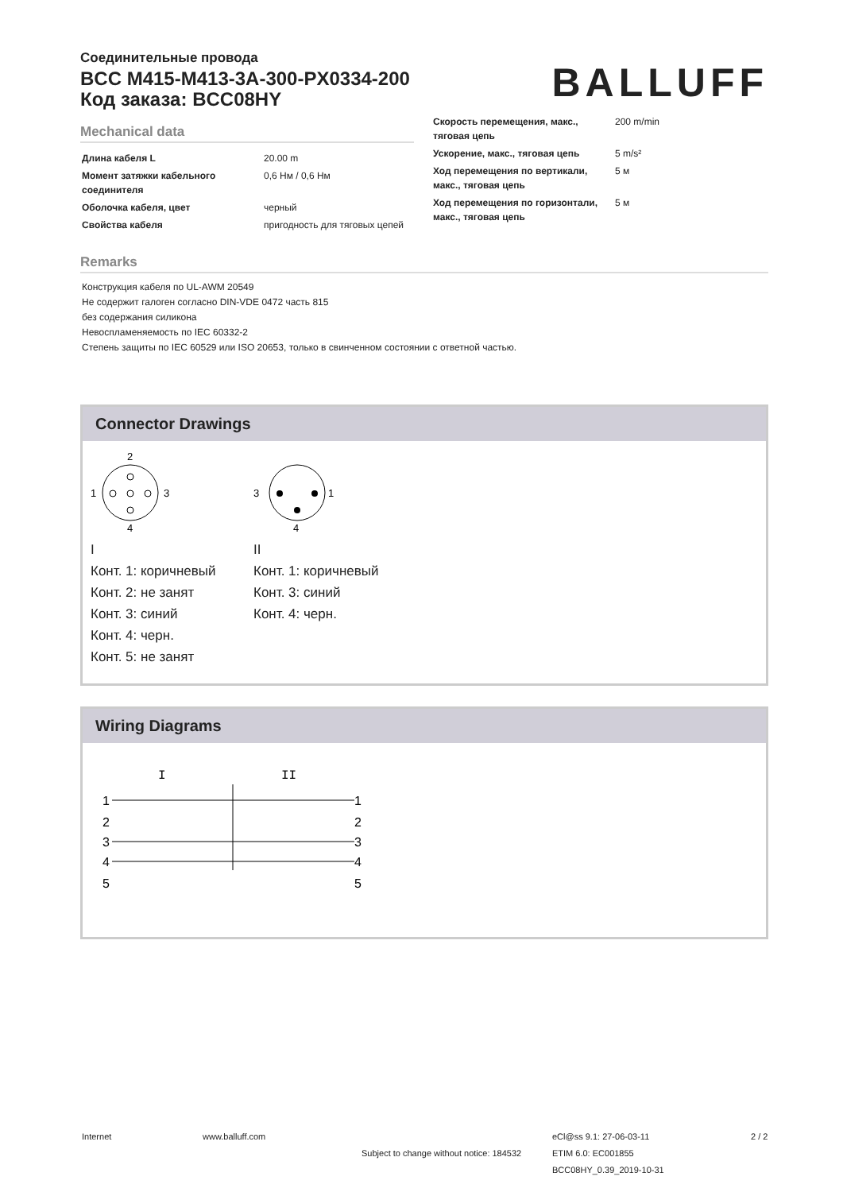Соединительные провода
BCC M415-M413-3A-300-PX0334-200
Код заказа: BCC08HY
BALLUFF
Mechanical data
| Длина кабеля L | 20.00 m |
| Момент затяжки кабельного соединителя | 0,6 Нм / 0,6 Нм |
| Оболочка кабеля, цвет | черный |
| Свойства кабеля | пригодность для тяговых цепей |
| Скорость перемещения, макс., тяговая цепь | 200 m/min |
| Ускорение, макс., тяговая цепь | 5 m/s² |
| Ход перемещения по вертикали, макс., тяговая цепь | 5 м |
| Ход перемещения по горизонтали, макс., тяговая цепь | 5 м |
Remarks
Конструкция кабеля по UL-AWM 20549
Не содержит галоген согласно DIN-VDE 0472 часть 815
без содержания силикона
Невоспламеняемость по IEC 60332-2
Степень защиты по IEC 60529 или ISO 20653, только в свинченном состоянии с ответной частью.
Connector Drawings
2
4
1
3
I
Конт. 1: коричневый
Конт. 2: не занят
Конт. 3: синий
Конт. 4: черн.
Конт. 5: не занят
3
1
4
II
Конт. 1: коричневый
Конт. 3: синий
Конт. 4: черн.
Wiring Diagrams
I
II
1
2
3
4
5
1
2
3
4
5
Internet www.balluff.com
Subject to change without notice: 184532
eCl@ss 9.1: 27-06-03-11
ETIM 6.0: EC001855
BCC08HY_0.39_2019-10-31
2 / 2